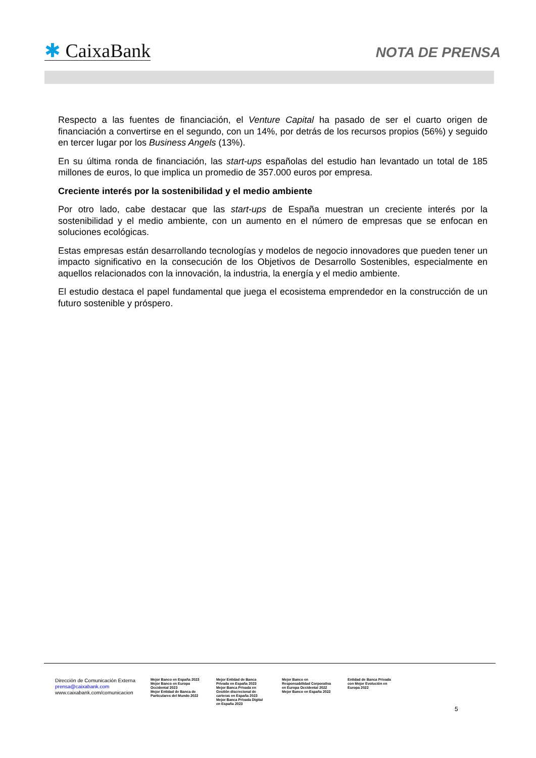✱ CaixaBank
NOTA DE PRENSA
Respecto a las fuentes de financiación, el Venture Capital ha pasado de ser el cuarto origen de financiación a convertirse en el segundo, con un 14%, por detrás de los recursos propios (56%) y seguido en tercer lugar por los Business Angels (13%).
En su última ronda de financiación, las start-ups españolas del estudio han levantado un total de 185 millones de euros, lo que implica un promedio de 357.000 euros por empresa.
Creciente interés por la sostenibilidad y el medio ambiente
Por otro lado, cabe destacar que las start-ups de España muestran un creciente interés por la sostenibilidad y el medio ambiente, con un aumento en el número de empresas que se enfocan en soluciones ecológicas.
Estas empresas están desarrollando tecnologías y modelos de negocio innovadores que pueden tener un impacto significativo en la consecución de los Objetivos de Desarrollo Sostenibles, especialmente en aquellos relacionados con la innovación, la industria, la energía y el medio ambiente.
El estudio destaca el papel fundamental que juega el ecosistema emprendedor en la construcción de un futuro sostenible y próspero.
Dirección de Comunicación Externa
prensa@caixabank.com
www.caixabank.com/comunicacion
Mejor Banco en España 2023
Mejor Banco en Europa Occidental 2023
Mejor Entidad de Banca de Particulares del Mundo 2022
Mejor Entidad de Banca Privada en España 2023
Mejor Banca Privada en Gestión discrecional de carteras en España 2023
Mejor Banca Privada Digital en España 2023
Mejor Banco en Responsabilidad Corporativa en Europa Occidental 2022
Mejor Banco en España 2022
Entidad de Banca Privada con Mejor Evolución en Europa 2022
5